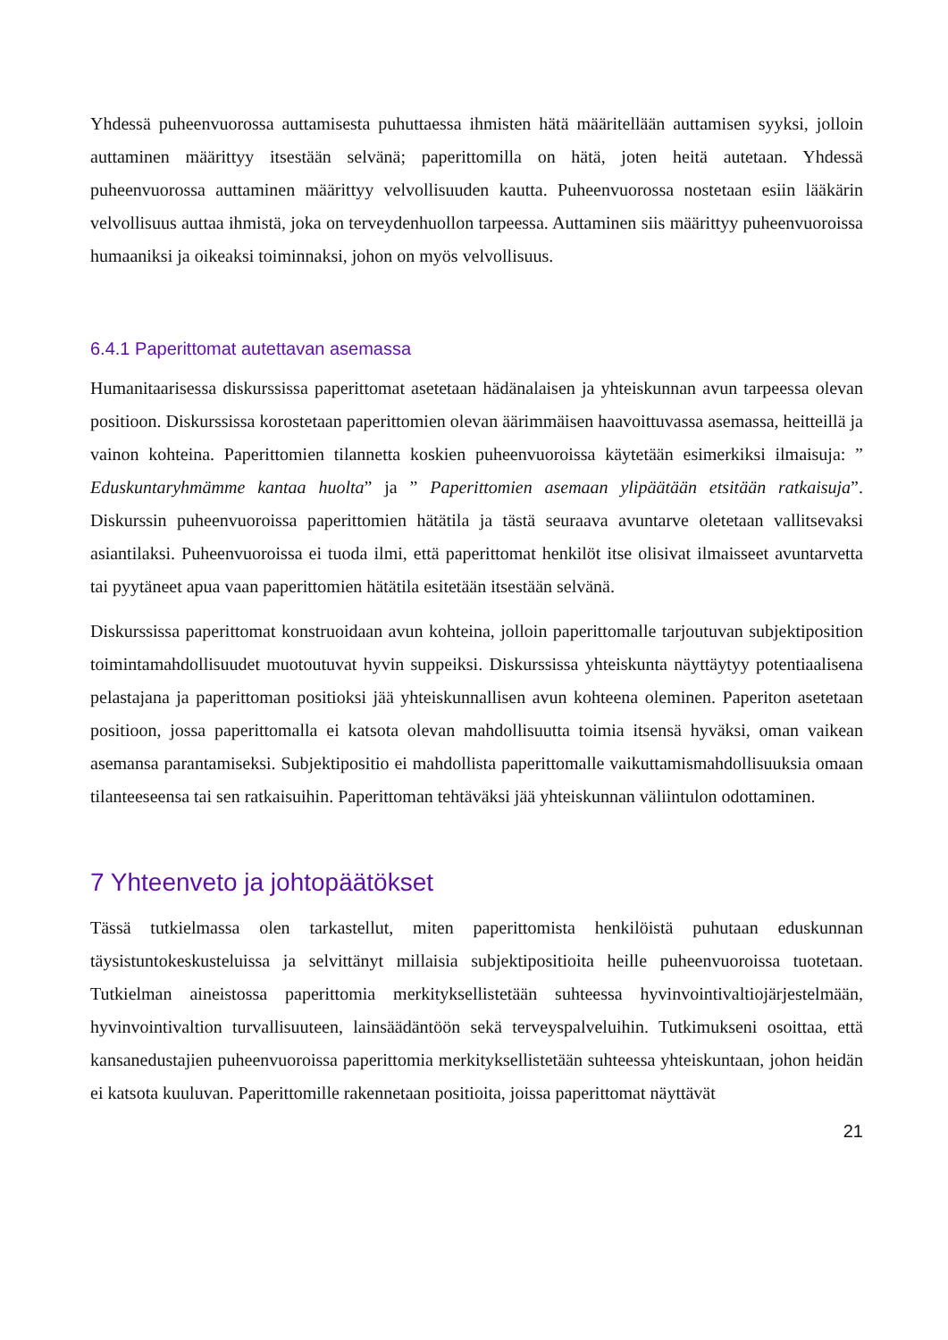Yhdessä puheenvuorossa auttamisesta puhuttaessa ihmisten hätä määritellään auttamisen syyksi, jolloin auttaminen määrittyy itsestään selvänä; paperittomilla on hätä, joten heitä autetaan. Yhdessä puheenvuorossa auttaminen määrittyy velvollisuuden kautta. Puheenvuorossa nostetaan esiin lääkärin velvollisuus auttaa ihmistä, joka on terveydenhuollon tarpeessa. Auttaminen siis määrittyy puheenvuoroissa humaaniksi ja oikeaksi toiminnaksi, johon on myös velvollisuus.
6.4.1 Paperittomat autettavan asemassa
Humanitaarisessa diskurssissa paperittomat asetetaan hädänalaisen ja yhteiskunnan avun tarpeessa olevan positioon. Diskurssissa korostetaan paperittomien olevan äärimmäisen haavoittuvassa asemassa, heitteillä ja vainon kohteina. Paperittomien tilannetta koskien puheenvuoroissa käytetään esimerkiksi ilmaisuja: ” Eduskuntaryhmämme kantaa huolta” ja ” Paperittomien asemaan ylipäätään etsitään ratkaisuja”. Diskurssin puheenvuoroissa paperittomien hätätila ja tästä seuraava avuntarve oletetaan vallitsevaksi asiantilaksi. Puheenvuoroissa ei tuoda ilmi, että paperittomat henkilöt itse olisivat ilmaisseet avuntarvetta tai pyytäneet apua vaan paperittomien hätätila esitetään itsestään selvänä.
Diskurssissa paperittomat konstruoidaan avun kohteina, jolloin paperittomalle tarjoutuvan subjektiposition toimintamahdollisuudet muotoutuvat hyvin suppeiksi. Diskurssissa yhteiskunta näyttäytyy potentiaalisena pelastajana ja paperittoman positioksi jää yhteiskunnallisen avun kohteena oleminen. Paperiton asetetaan positioon, jossa paperittomalla ei katsota olevan mahdollisuutta toimia itsensä hyväksi, oman vaikean asemansa parantamiseksi. Subjektipositio ei mahdollista paperittomalle vaikuttamismahdollisuuksia omaan tilanteeseensa tai sen ratkaisuihin. Paperittoman tehtäväksi jää yhteiskunnan väliintulon odottaminen.
7 Yhteenveto ja johtopäätökset
Tässä tutkielmassa olen tarkastellut, miten paperittomista henkilöistä puhutaan eduskunnan täysistuntokeskusteluissa ja selvittänyt millaisia subjektipositioita heille puheenvuoroissa tuotetaan. Tutkielman aineistossa paperittomia merkityksellistetään suhteessa hyvinvointivaltiojärjestelmään, hyvinvointivaltion turvallisuuteen, lainsäädäntöön sekä terveyspalveluihin. Tutkimukseni osoittaa, että kansanedustajien puheenvuoroissa paperittomia merkityksellistetään suhteessa yhteiskuntaan, johon heidän ei katsota kuuluvan. Paperittomille rakennetaan positioita, joissa paperittomat näyttävät
21